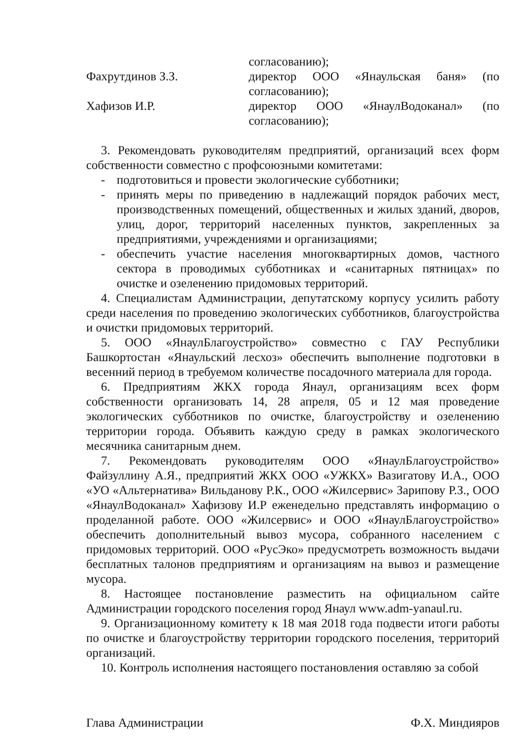согласованию);
Фахрутдинов З.З. директор ООО «Янаульская баня» (по согласованию);
Хафизов И.Р. директор ООО «ЯнаулВодоканал» (по согласованию);
3. Рекомендовать руководителям предприятий, организаций всех форм собственности совместно с профсоюзными комитетами:
- подготовиться и провести экологические субботники;
- принять меры по приведению в надлежащий порядок рабочих мест, производственных помещений, общественных и жилых зданий, дворов, улиц, дорог, территорий населенных пунктов, закрепленных за предприятиями, учреждениями и организациями;
- обеспечить участие населения многоквартирных домов, частного сектора в проводимых субботниках и «санитарных пятницах» по очистке и озеленению придомовых территорий.
4. Специалистам Администрации, депутатскому корпусу усилить работу среди населения по проведению экологических субботников, благоустройства и очистки придомовых территорий.
5. ООО «ЯнаулБлагоустройство» совместно с ГАУ Республики Башкортостан «Янаульский лесхоз» обеспечить выполнение подготовки в весенний период в требуемом количестве посадочного материала для города.
6. Предприятиям ЖКХ города Янаул, организациям всех форм собственности организовать 14, 28 апреля, 05 и 12 мая проведение экологических субботников по очистке, благоустройству и озеленению территории города. Объявить каждую среду в рамках экологического месячника санитарным днем.
7. Рекомендовать руководителям ООО «ЯнаулБлагоустройство» Файзуллину А.Я., предприятий ЖКХ ООО «УЖКХ» Вазигатову И.А., ООО «УО «Альтернатива» Вильданову Р.К., ООО «Жилсервис» Зарипову Р.З., ООО «ЯнаулВодоканал» Хафизову И.Р еженедельно представлять информацию о проделанной работе. ООО «Жилсервис» и ООО «ЯнаулБлагоустройство» обеспечить дополнительный вывоз мусора, собранного населением с придомовых территорий. ООО «РусЭко» предусмотреть возможность выдачи бесплатных талонов предприятиям и организациям на вывоз и размещение мусора.
8. Настоящее постановление разместить на официальном сайте Администрации городского поселения город Янаул www.adm-yanaul.ru.
9. Организационному комитету к 18 мая 2018 года подвести итоги работы по очистке и благоустройству территории городского поселения, территорий организаций.
10. Контроль исполнения настоящего постановления оставляю за собой
Глава Администрации Ф.Х. Миндияров